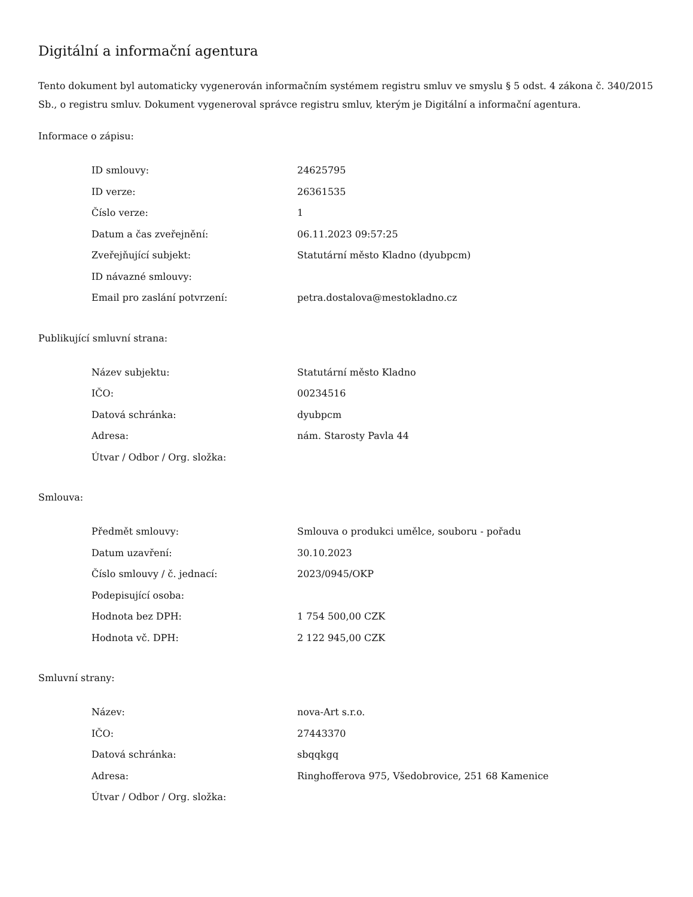Digitální a informační agentura
Tento dokument byl automaticky vygenerován informačním systémem registru smluv ve smyslu § 5 odst. 4 zákona č. 340/2015 Sb., o registru smluv. Dokument vygeneroval správce registru smluv, kterým je Digitální a informační agentura.
Informace o zápisu:
| ID smlouvy: | 24625795 |
| ID verze: | 26361535 |
| Číslo verze: | 1 |
| Datum a čas zveřejnění: | 06.11.2023 09:57:25 |
| Zveřejňující subjekt: | Statutární město Kladno (dyubpcm) |
| ID návazné smlouvy: | |
| Email pro zaslání potvrzení: | petra.dostalova@mestokladno.cz |
Publikující smluvní strana:
| Název subjektu: | Statutární město Kladno |
| IČO: | 00234516 |
| Datová schránka: | dyubpcm |
| Adresa: | nám. Starosty Pavla 44 |
| Útvar / Odbor / Org. složka: | |
Smlouva:
| Předmět smlouvy: | Smlouva o produkci umělce, souboru - pořadu |
| Datum uzavření: | 30.10.2023 |
| Číslo smlouvy / č. jednací: | 2023/0945/OKP |
| Podepisující osoba: | |
| Hodnota bez DPH: | 1 754 500,00 CZK |
| Hodnota vč. DPH: | 2 122 945,00 CZK |
Smluvní strany:
| Název: | nova-Art s.r.o. |
| IČO: | 27443370 |
| Datová schránka: | sbqqkgq |
| Adresa: | Ringhofferova 975, Všedobrovice, 251 68 Kamenice |
| Útvar / Odbor / Org. složka: | |